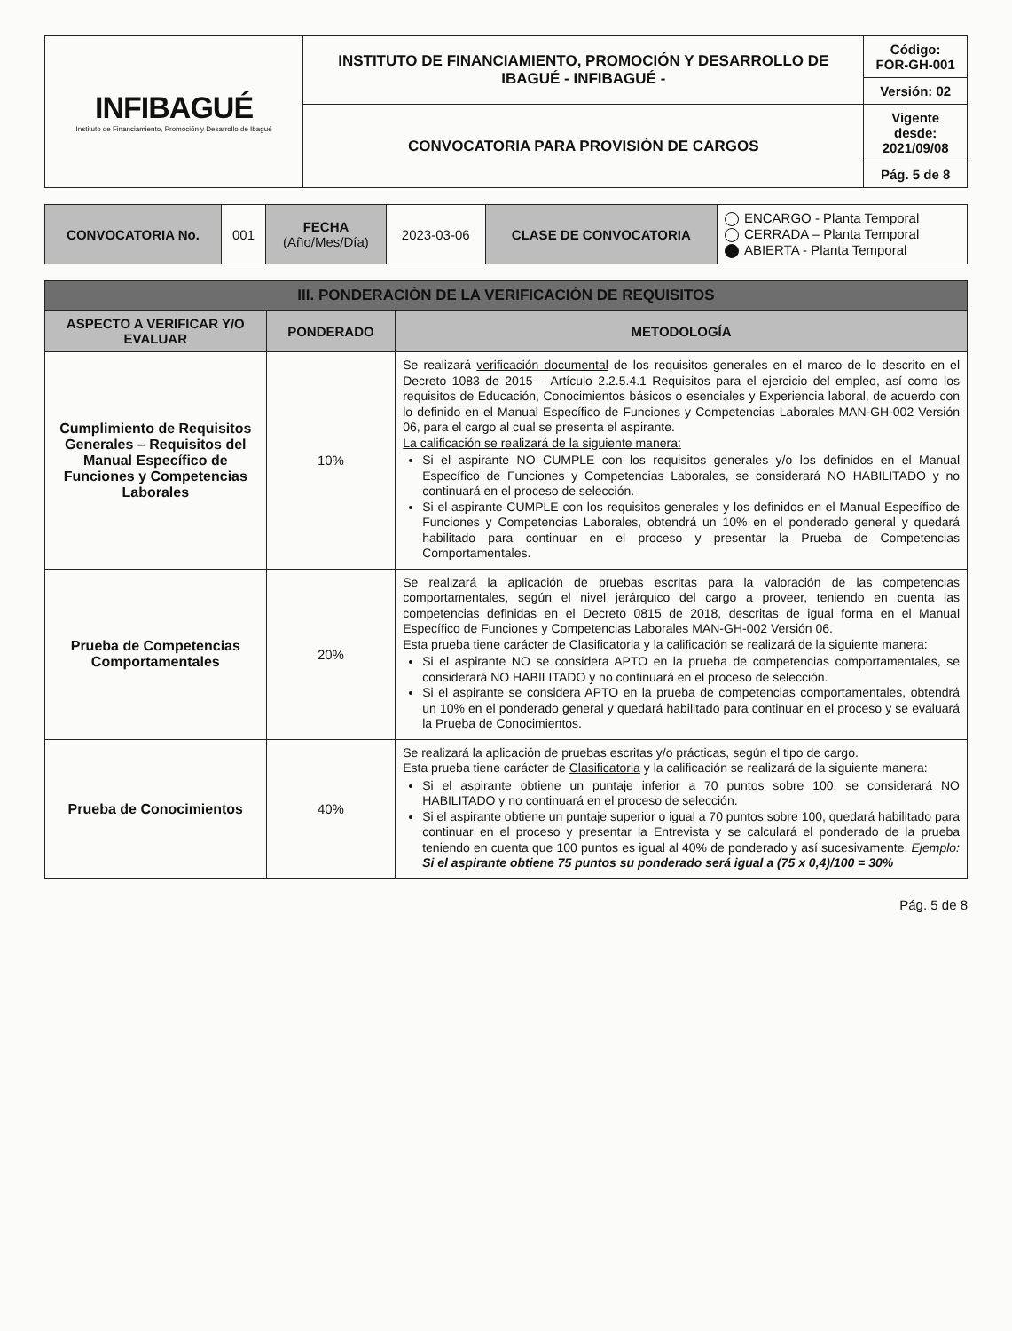| INFIBAGUÉ Instituto de Financiamiento, Promoción y Desarrollo de Ibagué | INSTITUTO DE FINANCIAMIENTO, PROMOCIÓN Y DESARROLLO DE IBAGUÉ - INFIBAGUÉ - | Código: FOR-GH-001 |
| | | Versión: 02 |
| | CONVOCATORIA PARA PROVISIÓN DE CARGOS | Vigente desde: 2021/09/08 |
| | | Pág. 5 de 8 |
| CONVOCATORIA No. | 001 | FECHA (Año/Mes/Día) | 2023-03-06 | CLASE DE CONVOCATORIA | ENCARGO - Planta Temporal CERRADA – Planta Temporal ABIERTA - Planta Temporal |
| III. PONDERACIÓN DE LA VERIFICACIÓN DE REQUISITOS | | |
| ASPECTO A VERIFICAR Y/O EVALUAR | PONDERADO | METODOLOGÍA |
| Cumplimiento de Requisitos Generales – Requisitos del Manual Específico de Funciones y Competencias Laborales | 10% | Se realizará verificación documental de los requisitos generales en el marco de lo descrito en el Decreto 1083 de 2015 – Artículo 2.2.5.4.1 Requisitos para el ejercicio del empleo, así como los requisitos de Educación, Conocimientos básicos o esenciales y Experiencia laboral, de acuerdo con lo definido en el Manual Específico de Funciones y Competencias Laborales MAN-GH-002 Versión 06, para el cargo al cual se presenta el aspirante. La calificación se realizará de la siguiente manera: Si el aspirante NO CUMPLE con los requisitos generales y/o los definidos en el Manual Específico de Funciones y Competencias Laborales, se considerará NO HABILITADO y no continuará en el proceso de selección. Si el aspirante CUMPLE con los requisitos generales y los definidos en el Manual Específico de Funciones y Competencias Laborales, obtendrá un 10% en el ponderado general y quedará habilitado para continuar en el proceso y presentar la Prueba de Competencias Comportamentales. |
| Prueba de Competencias Comportamentales | 20% | Se realizará la aplicación de pruebas escritas para la valoración de las competencias comportamentales, según el nivel jerárquico del cargo a proveer, teniendo en cuenta las competencias definidas en el Decreto 0815 de 2018, descritas de igual forma en el Manual Específico de Funciones y Competencias Laborales MAN-GH-002 Versión 06. Esta prueba tiene carácter de Clasificatoria y la calificación se realizará de la siguiente manera: Si el aspirante NO se considera APTO en la prueba de competencias comportamentales, se considerará NO HABILITADO y no continuará en el proceso de selección. Si el aspirante se considera APTO en la prueba de competencias comportamentales, obtendrá un 10% en el ponderado general y quedará habilitado para continuar en el proceso y se evaluará la Prueba de Conocimientos. |
| Prueba de Conocimientos | 40% | Se realizará la aplicación de pruebas escritas y/o prácticas, según el tipo de cargo. Esta prueba tiene carácter de Clasificatoria y la calificación se realizará de la siguiente manera: Si el aspirante obtiene un puntaje inferior a 70 puntos sobre 100, se considerará NO HABILITADO y no continuará en el proceso de selección. Si el aspirante obtiene un puntaje superior o igual a 70 puntos sobre 100, quedará habilitado para continuar en el proceso y presentar la Entrevista y se calculará el ponderado de la prueba teniendo en cuenta que 100 puntos es igual al 40% de ponderado y así sucesivamente. Ejemplo: Si el aspirante obtiene 75 puntos su ponderado será igual a (75 x 0,4)/100 = 30% |
Pág. 5 de 8